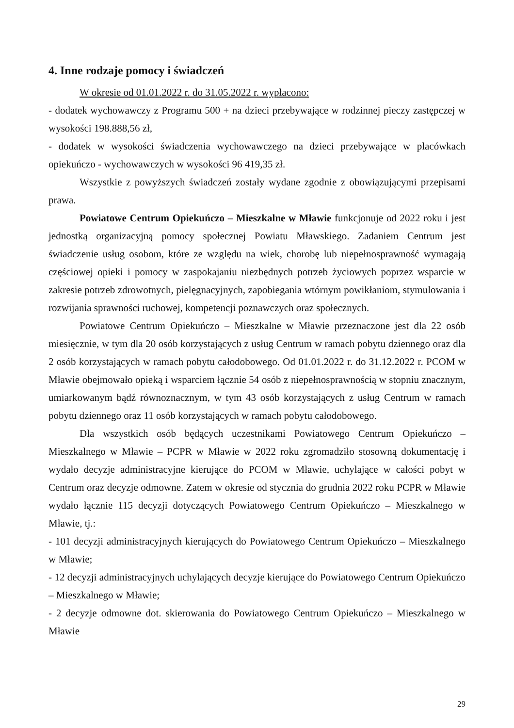4. Inne rodzaje pomocy i świadczeń
W okresie od 01.01.2022 r. do 31.05.2022 r. wypłacono:
- dodatek wychowawczy z Programu 500 + na dzieci przebywające w rodzinnej pieczy zastępczej w wysokości 198.888,56 zł,
- dodatek w wysokości świadczenia wychowawczego na dzieci przebywające w placówkach opiekuńczo - wychowawczych w wysokości 96 419,35 zł.
Wszystkie z powyższych świadczeń zostały wydane zgodnie z obowiązującymi przepisami prawa.
Powiatowe Centrum Opiekuńczo – Mieszkalne w Mławie funkcjonuje od 2022 roku i jest jednostką organizacyjną pomocy społecznej Powiatu Mławskiego. Zadaniem Centrum jest świadczenie usług osobom, które ze względu na wiek, chorobę lub niepełnosprawność wymagają częściowej opieki i pomocy w zaspokajaniu niezbędnych potrzeb życiowych poprzez wsparcie w zakresie potrzeb zdrowotnych, pielęgnacyjnych, zapobiegania wtórnym powikłaniom, stymulowania i rozwijania sprawności ruchowej, kompetencji poznawczych oraz społecznych.
Powiatowe Centrum Opiekuńczo – Mieszkalne w Mławie przeznaczone jest dla 22 osób miesięcznie, w tym dla 20 osób korzystających z usług Centrum w ramach pobytu dziennego oraz dla 2 osób korzystających w ramach pobytu całodobowego. Od 01.01.2022 r. do 31.12.2022 r. PCOM w Mławie obejmowało opieką i wsparciem łącznie 54 osób z niepełnosprawnością w stopniu znacznym, umiarkowanym bądź równoznacznym, w tym 43 osób korzystających z usług Centrum w ramach pobytu dziennego oraz 11 osób korzystających w ramach pobytu całodobowego.
Dla wszystkich osób będących uczestnikami Powiatowego Centrum Opiekuńczo – Mieszkalnego w Mławie – PCPR w Mławie w 2022 roku zgromadziło stosowną dokumentację i wydało decyzje administracyjne kierujące do PCOM w Mławie, uchylające w całości pobyt w Centrum oraz decyzje odmowne. Zatem w okresie od stycznia do grudnia 2022 roku PCPR w Mławie wydało łącznie 115 decyzji dotyczących Powiatowego Centrum Opiekuńczo – Mieszkalnego w Mławie, tj.:
- 101 decyzji administracyjnych kierujących do Powiatowego Centrum Opiekuńczo – Mieszkalnego w Mławie;
- 12 decyzji administracyjnych uchylających decyzje kierujące do Powiatowego Centrum Opiekuńczo – Mieszkalnego w Mławie;
- 2 decyzje odmowne dot. skierowania do Powiatowego Centrum Opiekuńczo – Mieszkalnego w Mławie
29